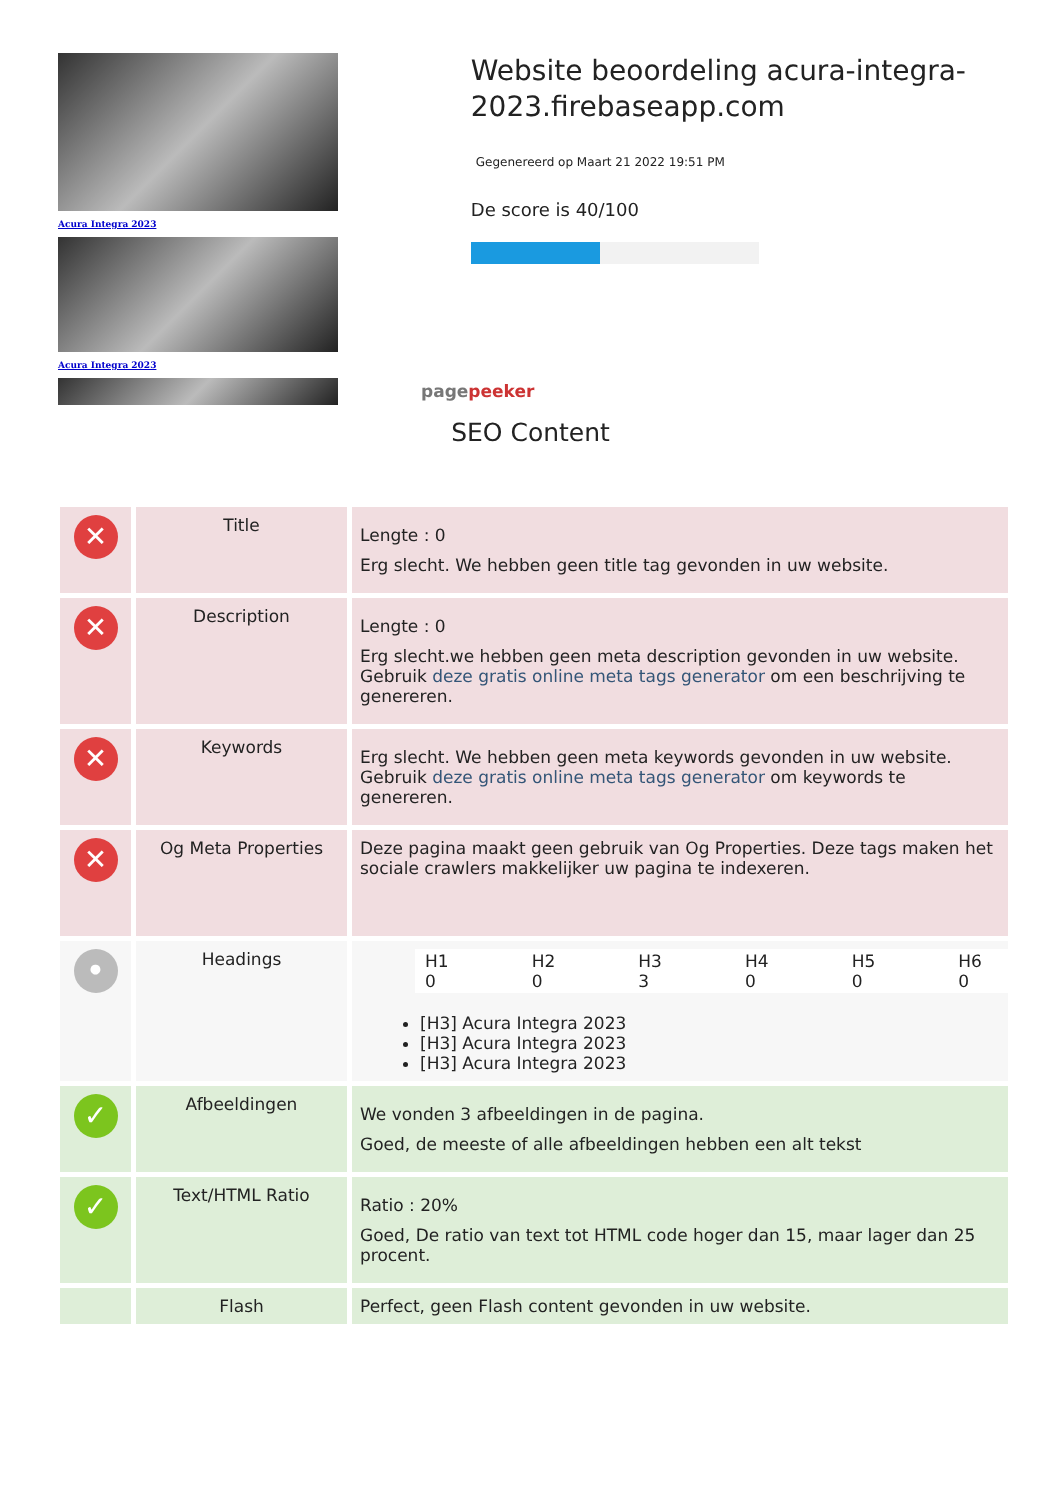Acura Integra 2023
Acura Integra 2023
pagepeeker
Website beoordeling acura-integra-2023.firebaseapp.com
Gegenereerd op Maart 21 2022 19:51 PM
De score is 40/100
SEO Content
| ✕ | Title | Lengte : 0 Erg slecht. We hebben geen title tag gevonden in uw website. |
| ✕ | Description | Lengte : 0 Erg slecht.we hebben geen meta description gevonden in uw website. Gebruik deze gratis online meta tags generator om een beschrijving te genereren. |
| ✕ | Keywords | Erg slecht. We hebben geen meta keywords gevonden in uw website. Gebruik deze gratis online meta tags generator om keywords te genereren. |
| ✕ | Og Meta Properties | Deze pagina maakt geen gebruik van Og Properties. Deze tags maken het sociale crawlers makkelijker uw pagina te indexeren. |
| • | Headings | / H1 0 / H2 0 / H3 3 / H4 0 / H5 0 / H6 0 / [H3] Acura Integra 2023 [H3] Acura Integra 2023 [H3] Acura Integra 2023 |
| ✓ | Afbeeldingen | We vonden 3 afbeeldingen in de pagina. Goed, de meeste of alle afbeeldingen hebben een alt tekst |
| ✓ | Text/HTML Ratio | Ratio : 20% Goed, De ratio van text tot HTML code hoger dan 15, maar lager dan 25 procent. |
| | Flash | Perfect, geen Flash content gevonden in uw website. |